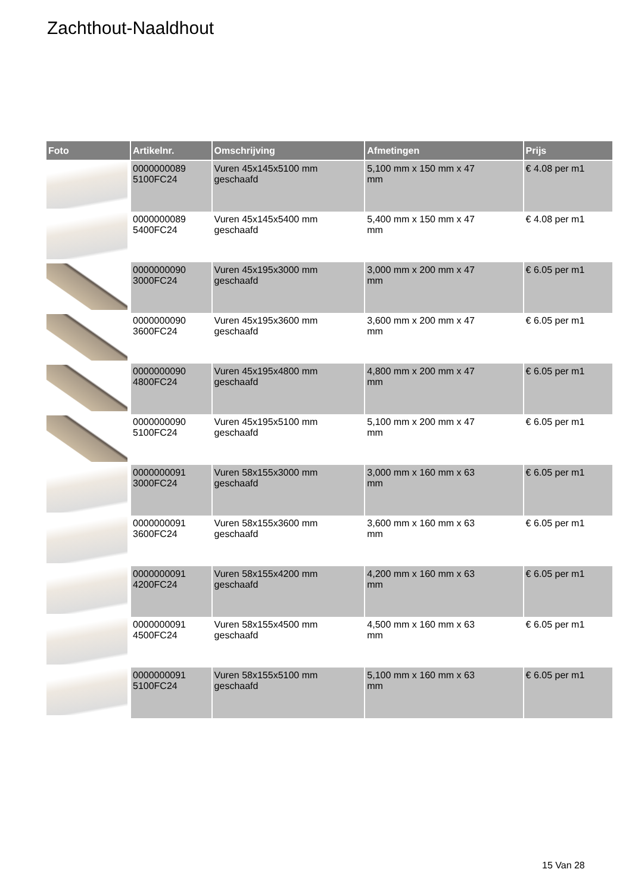Zachthout-Naaldhout
| Foto | Artikelnr. | Omschrijving | Afmetingen | Prijs |
| --- | --- | --- | --- | --- |
| | 0000000089 5100FC24 | Vuren 45x145x5100 mm geschaafd | 5,100 mm x 150 mm x 47 mm | € 4.08 per m1 |
| | 0000000089 5400FC24 | Vuren 45x145x5400 mm geschaafd | 5,400 mm x 150 mm x 47 mm | € 4.08 per m1 |
| | 0000000090 3000FC24 | Vuren 45x195x3000 mm geschaafd | 3,000 mm x 200 mm x 47 mm | € 6.05 per m1 |
| | 0000000090 3600FC24 | Vuren 45x195x3600 mm geschaafd | 3,600 mm x 200 mm x 47 mm | € 6.05 per m1 |
| | 0000000090 4800FC24 | Vuren 45x195x4800 mm geschaafd | 4,800 mm x 200 mm x 47 mm | € 6.05 per m1 |
| | 0000000090 5100FC24 | Vuren 45x195x5100 mm geschaafd | 5,100 mm x 200 mm x 47 mm | € 6.05 per m1 |
| | 0000000091 3000FC24 | Vuren 58x155x3000 mm geschaafd | 3,000 mm x 160 mm x 63 mm | € 6.05 per m1 |
| | 0000000091 3600FC24 | Vuren 58x155x3600 mm geschaafd | 3,600 mm x 160 mm x 63 mm | € 6.05 per m1 |
| | 0000000091 4200FC24 | Vuren 58x155x4200 mm geschaafd | 4,200 mm x 160 mm x 63 mm | € 6.05 per m1 |
| | 0000000091 4500FC24 | Vuren 58x155x4500 mm geschaafd | 4,500 mm x 160 mm x 63 mm | € 6.05 per m1 |
| | 0000000091 5100FC24 | Vuren 58x155x5100 mm geschaafd | 5,100 mm x 160 mm x 63 mm | € 6.05 per m1 |
15 Van 28